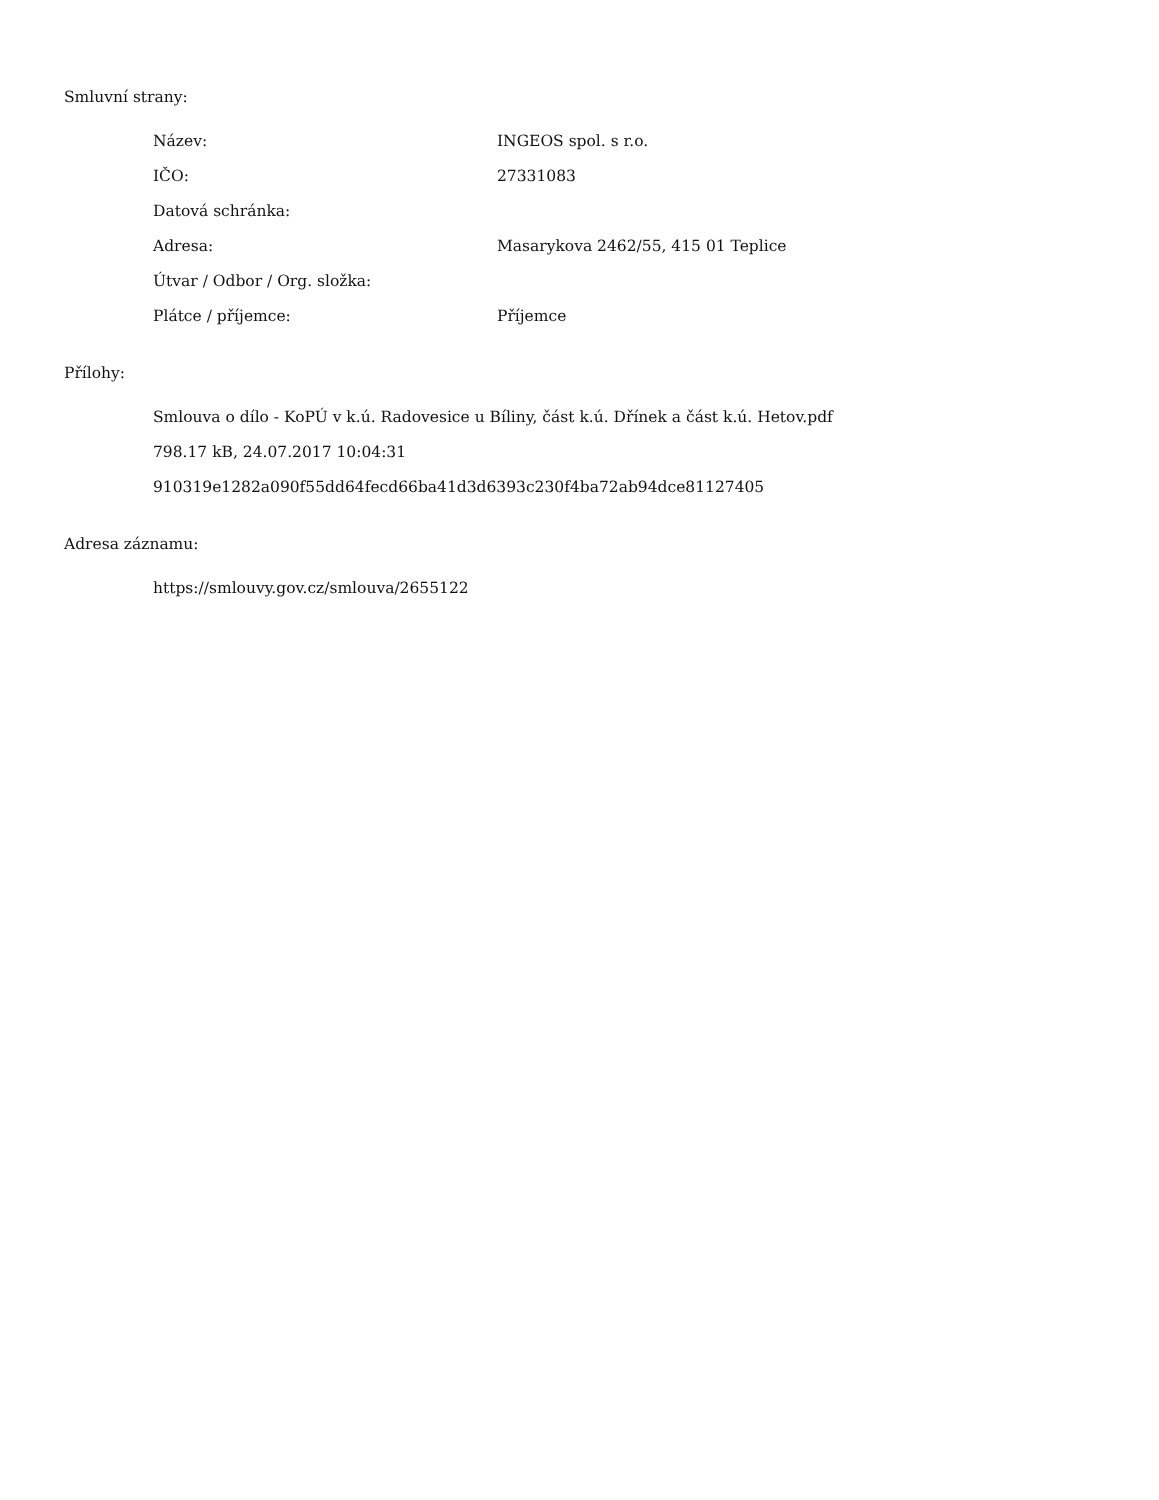Smluvní strany:
| Název: | INGEOS spol. s r.o. |
| IČO: | 27331083 |
| Datová schránka: | |
| Adresa: | Masarykova 2462/55, 415 01 Teplice |
| Útvar / Odbor / Org. složka: | |
| Plátce / příjemce: | Příjemce |
Přílohy:
Smlouva o dílo - KoPÚ v k.ú. Radovesice u Bíliny, část k.ú. Dřínek a část k.ú. Hetov.pdf
798.17 kB, 24.07.2017 10:04:31
910319e1282a090f55dd64fecd66ba41d3d6393c230f4ba72ab94dce81127405
Adresa záznamu:
https://smlouvy.gov.cz/smlouva/2655122